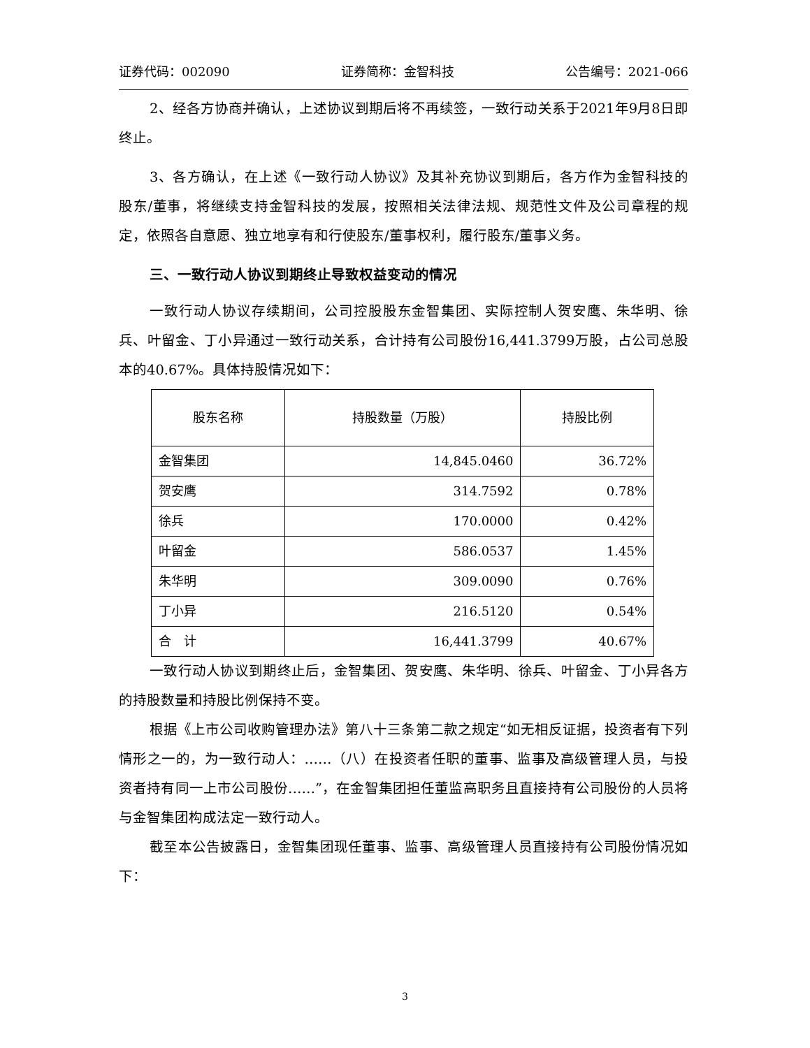证券代码：002090 证券简称：金智科技 公告编号：2021-066
2、经各方协商并确认，上述协议到期后将不再续签，一致行动关系于2021年9月8日即终止。
3、各方确认，在上述《一致行动人协议》及其补充协议到期后，各方作为金智科技的股东/董事，将继续支持金智科技的发展，按照相关法律法规、规范性文件及公司章程的规定，依照各自意愿、独立地享有和行使股东/董事权利，履行股东/董事义务。
三、一致行动人协议到期终止导致权益变动的情况
一致行动人协议存续期间，公司控股股东金智集团、实际控制人贺安鹰、朱华明、徐兵、叶留金、丁小异通过一致行动关系，合计持有公司股份16,441.3799万股，占公司总股本的40.67%。具体持股情况如下：
| 股东名称 | 持股数量（万股） | 持股比例 |
| --- | --- | --- |
| 金智集团 | 14,845.0460 | 36.72% |
| 贺安鹰 | 314.7592 | 0.78% |
| 徐兵 | 170.0000 | 0.42% |
| 叶留金 | 586.0537 | 1.45% |
| 朱华明 | 309.0090 | 0.76% |
| 丁小异 | 216.5120 | 0.54% |
| 合 计 | 16,441.3799 | 40.67% |
一致行动人协议到期终止后，金智集团、贺安鹰、朱华明、徐兵、叶留金、丁小异各方的持股数量和持股比例保持不变。
根据《上市公司收购管理办法》第八十三条第二款之规定“如无相反证据，投资者有下列情形之一的，为一致行动人：……（八）在投资者任职的董事、监事及高级管理人员，与投资者持有同一上市公司股份……”，在金智集团担任董监高职务且直接持有公司股份的人员将与金智集团构成法定一致行动人。
截至本公告披露日，金智集团现任董事、监事、高级管理人员直接持有公司股份情况如下：
3